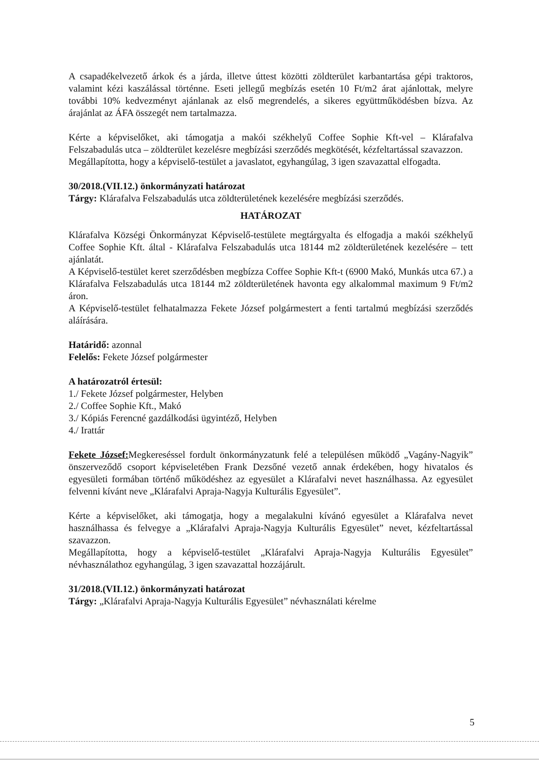A csapadékelvezető árkok és a járda, illetve úttest közötti zöldterület karbantartása gépi traktoros, valamint kézi kaszálással történne. Eseti jellegű megbízás esetén 10 Ft/m2 árat ajánlottak, melyre további 10% kedvezményt ajánlanak az első megrendelés, a sikeres együttműködésben bízva. Az árajánlat az ÁFA összegét nem tartalmazza.
Kérte a képviselőket, aki támogatja a makói székhelyű Coffee Sophie Kft-vel – Klárafalva Felszabadulás utca – zöldterület kezelésre megbízási szerződés megkötését, kézfeltartással szavazzon.
Megállapította, hogy a képviselő-testület a javaslatot, egyhangúlag, 3 igen szavazattal elfogadta.
30/2018.(VII.12.) önkormányzati határozat
Tárgy: Klárafalva Felszabadulás utca zöldterületének kezelésére megbízási szerződés.
HATÁROZAT
Klárafalva Községi Önkormányzat Képviselő-testülete megtárgyalta és elfogadja a makói székhelyű Coffee Sophie Kft. által - Klárafalva Felszabadulás utca 18144 m2 zöldterületének kezelésére – tett ajánlatát.
A Képviselő-testület keret szerződésben megbízza Coffee Sophie Kft-t (6900 Makó, Munkás utca 67.) a Klárafalva Felszabadulás utca 18144 m2 zöldterületének havonta egy alkalommal maximum 9 Ft/m2 áron.
A Képviselő-testület felhatalmazza Fekete József polgármestert a fenti tartalmú megbízási szerződés aláírására.
Határidő: azonnal
Felelős: Fekete József polgármester
A határozatról értesül:
1./ Fekete József polgármester, Helyben
2./ Coffee Sophie Kft., Makó
3./ Kópiás Ferencné gazdálkodási ügyintéző, Helyben
4./ Irattár
Fekete József: Megkereséssel fordult önkormányzatunk felé a településen működő „Vagány-Nagyik” önszerveződő csoport képviseletében Frank Dezsőné vezető annak érdekében, hogy hivatalos és egyesületi formában történő működéshez az egyesület a Klárafalvi nevet használhassa. Az egyesület felvenni kívánt neve „Klárafalvi Apraja-Nagyja Kulturális Egyesület”.
Kérte a képviselőket, aki támogatja, hogy a megalakulni kívánó egyesület a Klárafalva nevet használhassa és felvegye a „Klárafalvi Apraja-Nagyja Kulturális Egyesület” nevet, kézfeltartással szavazzon.
Megállapította, hogy a képviselő-testület „Klárafalvi Apraja-Nagyja Kulturális Egyesület” névhasználathoz egyhangúlag, 3 igen szavazattal hozzájárult.
31/2018.(VII.12.) önkormányzati határozat
Tárgy: „Klárafalvi Apraja-Nagyja Kulturális Egyesület” névhasználati kérelme
5